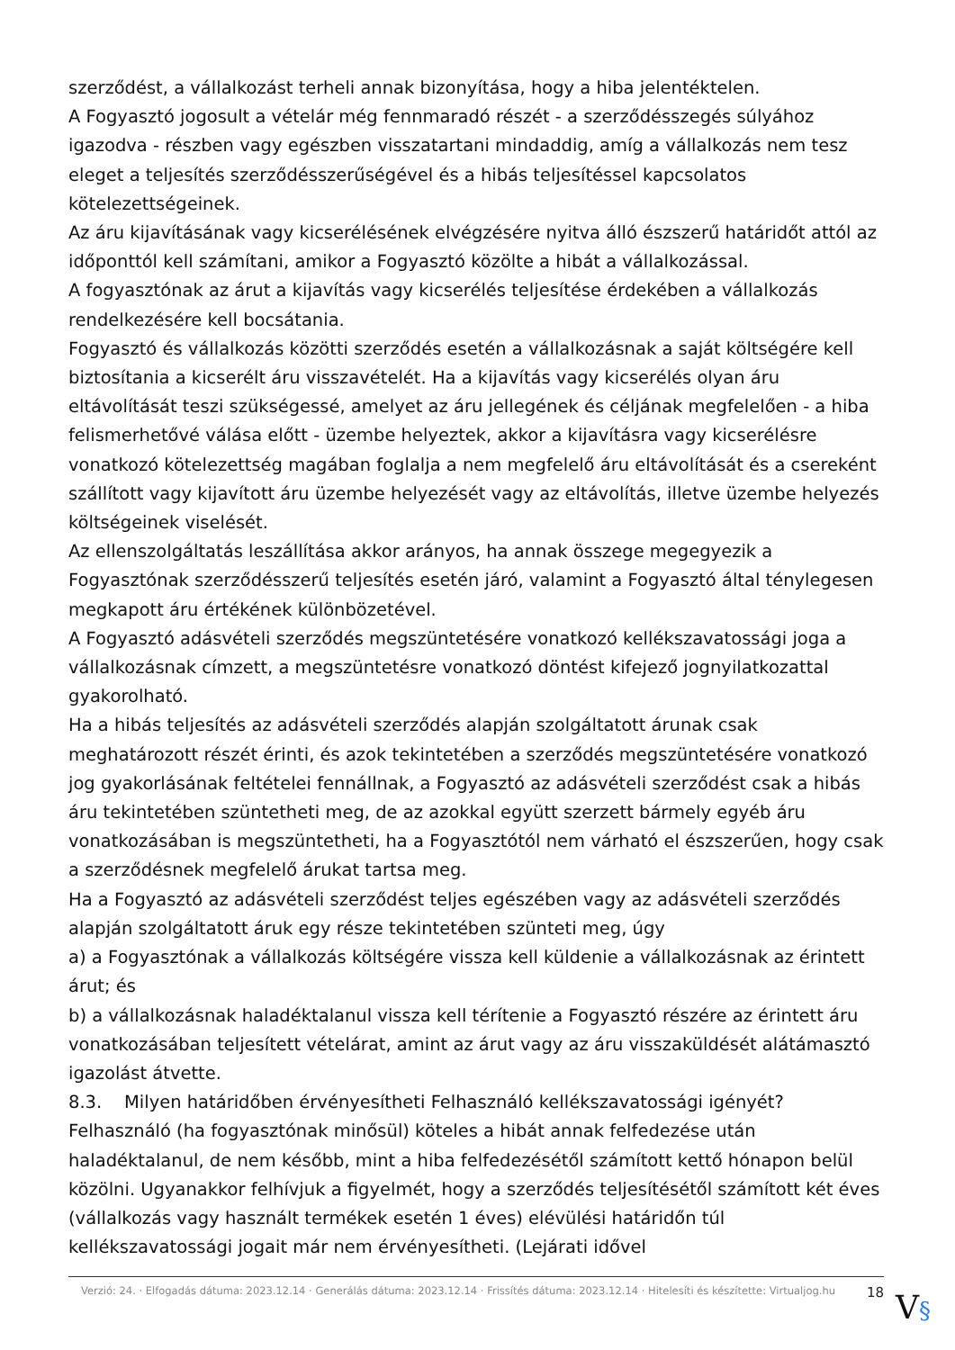szerződést, a vállalkozást terheli annak bizonyítása, hogy a hiba jelentéktelen.
A Fogyasztó jogosult a vételár még fennmaradó részét - a szerződésszegés súlyához igazodva - részben vagy egészben visszatartani mindaddig, amíg a vállalkozás nem tesz eleget a teljesítés szerződésszerűségével és a hibás teljesítéssel kapcsolatos kötelezettségeinek.
Az áru kijavításának vagy kicserélésének elvégzésére nyitva álló észszerű határidőt attól az időponttól kell számítani, amikor a Fogyasztó közölte a hibát a vállalkozással.
A fogyasztónak az árut a kijavítás vagy kicserélés teljesítése érdekében a vállalkozás rendelkezésére kell bocsátania.
Fogyasztó és vállalkozás közötti szerződés esetén a vállalkozásnak a saját költségére kell biztosítania a kicserélt áru visszavételét. Ha a kijavítás vagy kicserélés olyan áru eltávolítását teszi szükségessé, amelyet az áru jellegének és céljának megfelelően - a hiba felismerhetővé válása előtt - üzembe helyeztek, akkor a kijavításra vagy kicserélésre vonatkozó kötelezettség magában foglalja a nem megfelelő áru eltávolítását és a csereként szállított vagy kijavított áru üzembe helyezését vagy az eltávolítás, illetve üzembe helyezés költségeinek viselését.
Az ellenszolgáltatás leszállítása akkor arányos, ha annak összege megegyezik a Fogyasztónak szerződésszerű teljesítés esetén járó, valamint a Fogyasztó által ténylegesen megkapott áru értékének különbözetével.
A Fogyasztó adásvételi szerződés megszüntetésére vonatkozó kellékszavatossági joga a vállalkozásnak címzett, a megszüntetésre vonatkozó döntést kifejező jognyilatkozattal gyakorolható.
Ha a hibás teljesítés az adásvételi szerződés alapján szolgáltatott árunak csak meghatározott részét érinti, és azok tekintetében a szerződés megszüntetésére vonatkozó jog gyakorlásának feltételei fennállnak, a Fogyasztó az adásvételi szerződést csak a hibás áru tekintetében szüntetheti meg, de az azokkal együtt szerzett bármely egyéb áru vonatkozásában is megszüntetheti, ha a Fogyasztótól nem várható el észszerűen, hogy csak a szerződésnek megfelelő árukat tartsa meg.
Ha a Fogyasztó az adásvételi szerződést teljes egészében vagy az adásvételi szerződés alapján szolgáltatott áruk egy része tekintetében szünteti meg, úgy
a) a Fogyasztónak a vállalkozás költségére vissza kell küldenie a vállalkozásnak az érintett árut; és
b) a vállalkozásnak haladéktalanul vissza kell térítenie a Fogyasztó részére az érintett áru vonatkozásában teljesített vételárat, amint az árut vagy az áru visszaküldését alátámasztó igazolást átvette.
8.3. Milyen határidőben érvényesítheti Felhasználó kellékszavatossági igényét?
Felhasználó (ha fogyasztónak minősül) köteles a hibát annak felfedezése után haladéktalanul, de nem később, mint a hiba felfedezésétől számított kettő hónapon belül közölni. Ugyanakkor felhívjuk a figyelmét, hogy a szerződés teljesítésétől számított két éves (vállalkozás vagy használt termékek esetén 1 éves) elévülési határidőn túl kellékszavatossági jogait már nem érvényesítheti. (Lejárati idővel
Verzió: 24. · Elfogadás dátuma: 2023.12.14 · Generálás dátuma: 2023.12.14 · Frissítés dátuma: 2023.12.14 · Hitelesíti és készítette: Virtualjog.hu
18
V§